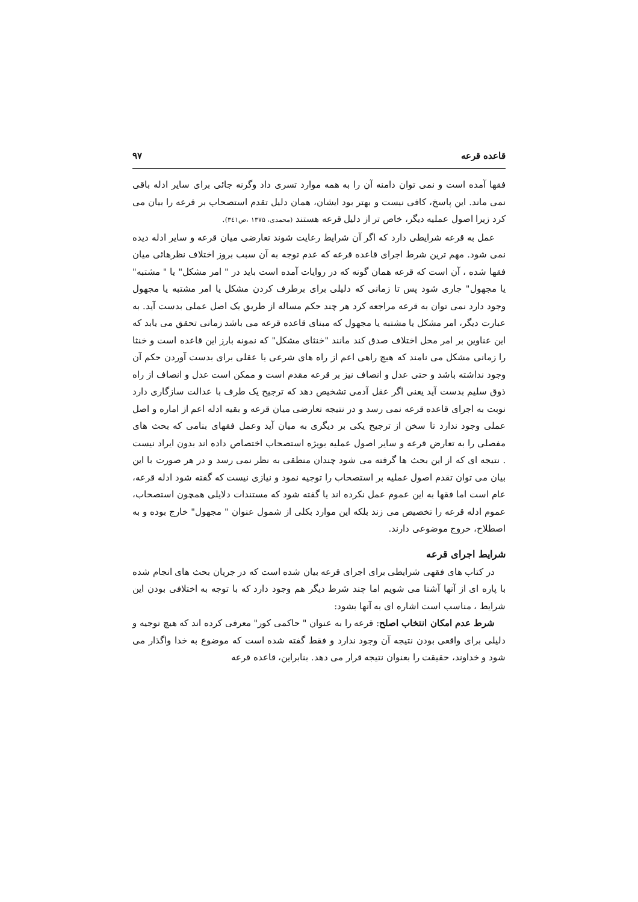قاعده قرعه ۹۷
فقها آمده است و نمی توان دامنه آن را به همه موارد تسری داد وگرنه جائی برای سایر ادله باقی نمی ماند. این پاسخ، کافی نیست و بهتر بود ایشان، همان دلیل تقدم استصحاب بر قرعه را بیان می کرد زیرا اصول عملیه دیگر، خاص تر از دلیل قرعه هستند (محمدی، ۱۳۷۵ ،ص۳٤۱).
عمل به قرعه شرایطی دارد که اگر آن شرایط رعایت شوند تعارضی میان قرعه و سایر ادله دیده نمی شود. مهم ترین شرط اجرای قاعده قرعه که عدم توجه به آن سبب بروز اختلاف نظرهائی میان فقها شده ، آن است که قرعه همان گونه که در روایات آمده است باید در " امر مشکل" یا " مشتبه" یا مجهول" جاری شود پس تا زمانی که دلیلی برای برطرف کردن مشکل یا امر مشتبه یا مجهول وجود دارد نمی توان به قرعه مراجعه کرد هر چند حکم مساله از طریق یک اصل عملی بدست آید. به عبارت دیگر، امر مشکل یا مشتبه یا مجهول که مبنای قاعده قرعه می باشد زمانی تحقق می یابد که این عناوین بر امر محل اختلاف صدق کند مانند "خنثای مشکل" که نمونه بارز این قاعده است و خنثا را زمانی مشکل می نامند که هیچ راهی اعم از راه های شرعی یا عقلی برای بدست آوردن حکم آن وجود نداشته باشد و حتی عدل و انصاف نیز بر قرعه مقدم است و ممکن است عدل و انصاف از راه ذوق سلیم بدست آید یعنی اگر عقل آدمی تشخیص دهد که ترجیح یک طرف با عدالت سازگاری دارد نوبت به اجرای قاعده قرعه نمی رسد و در نتیجه تعارضی میان قرعه و بقیه ادله اعم از اماره و اصل عملی وجود ندارد تا سخن از ترجیح یکی بر دیگری به میان آید وعمل فقهای بنامی که بحث های مفصلی را به تعارض قرعه و سایر اصول عملیه بویژه استصحاب اختصاص داده اند بدون ایراد نیست . نتیجه ای که از این بحث ها گرفته می شود چندان منطقی به نظر نمی رسد و در هر صورت با این بیان می توان تقدم اصول عملیه بر استصحاب را توجیه نمود و نیازی نیست که گفته شود ادله قرعه، عام است اما فقها به این عموم عمل نکرده اند یا گفته شود که مستندات دلایلی همچون استصحاب، عموم ادله قرعه را تخصیص می زند بلکه این موارد بکلی از شمول عنوان " مجهول" خارج بوده و به اصطلاح، خروج موضوعی دارند.
شرایط اجرای قرعه
در کتاب های فقهی شرایطی برای اجرای قرعه بیان شده است که در جریان بحث های انجام شده با پاره ای از آنها آشنا می شویم اما چند شرط دیگر هم وجود دارد که با توجه به اختلافی بودن این شرایط ، مناسب است اشاره ای به آنها بشود:
شرط عدم امکان انتخاب اصلح: قرعه را به عنوان " حاکمی کور" معرفی کرده اند که هیچ توجیه و دلیلی برای واقعی بودن نتیجه آن وجود ندارد و فقط گفته شده است که موضوع به خدا واگذار می شود و خداوند، حقیقت را بعنوان نتیجه قرار می دهد. بنابراین، قاعده قرعه